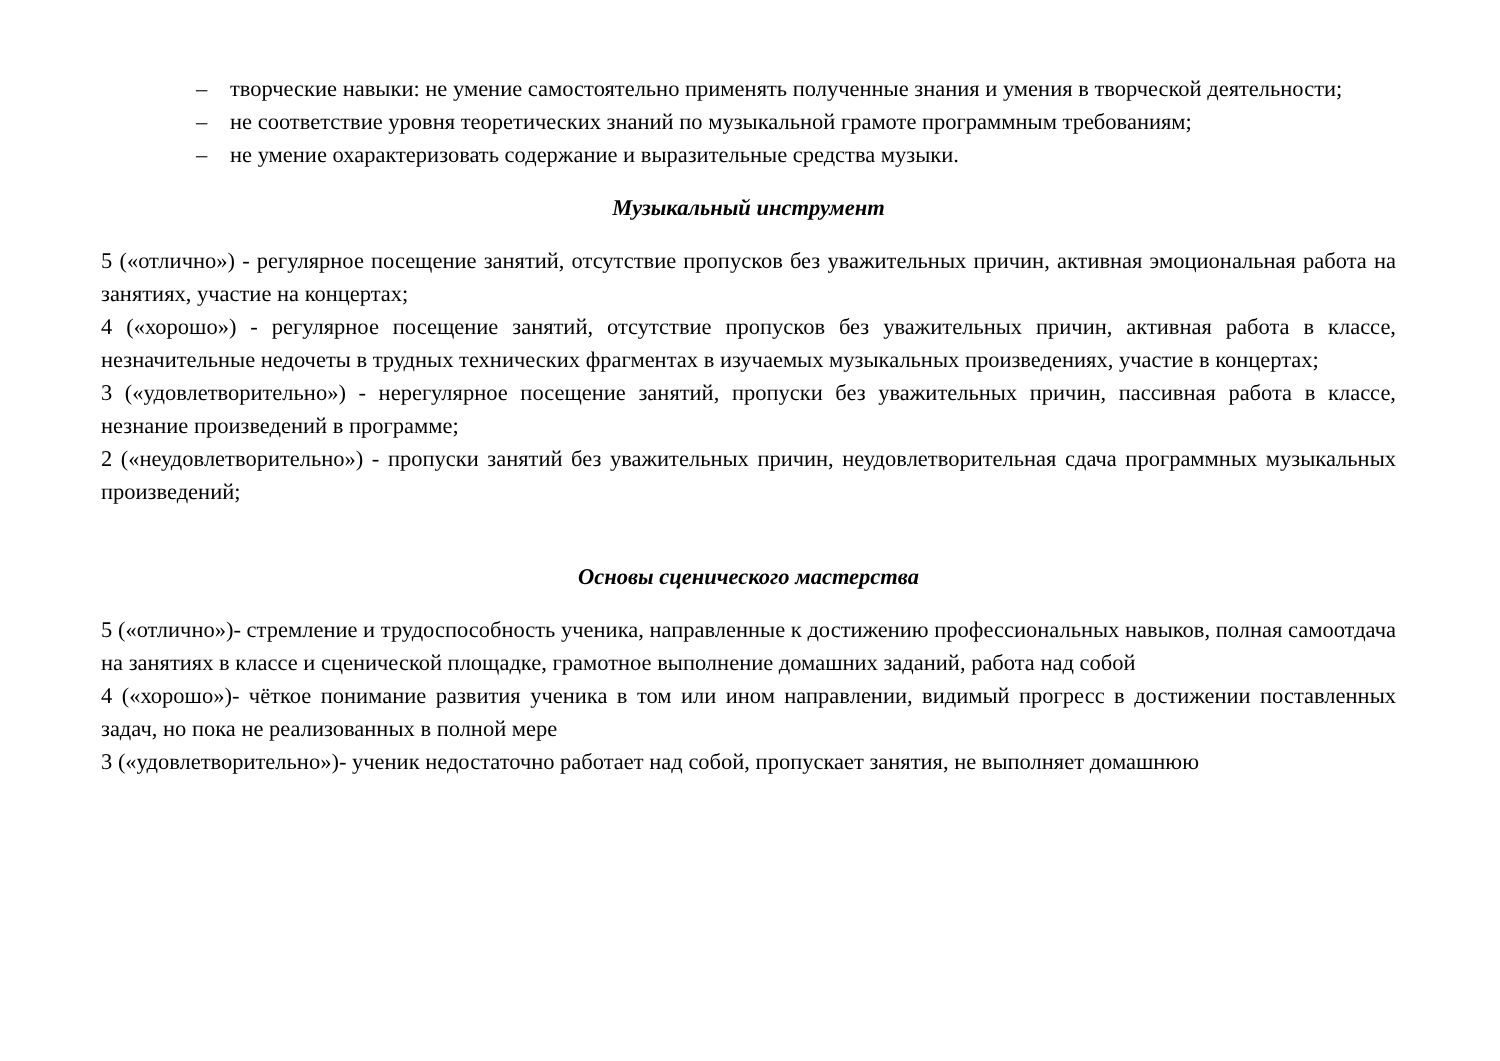– творческие навыки: не умение самостоятельно применять полученные знания и умения в творческой деятельности;
– не соответствие уровня теоретических знаний по музыкальной грамоте программным требованиям;
– не умение охарактеризовать содержание и выразительные средства музыки.
Музыкальный инструмент
5 («отлично») - регулярное посещение занятий, отсутствие пропусков без уважительных причин, активная эмоциональная работа на занятиях, участие на концертах;
4 («хорошо») - регулярное посещение занятий, отсутствие пропусков без уважительных причин, активная работа в классе, незначительные недочеты в трудных технических фрагментах в изучаемых музыкальных произведениях, участие в концертах;
3 («удовлетворительно») - нерегулярное посещение занятий, пропуски без уважительных причин, пассивная работа в классе, незнание произведений в программе;
2 («неудовлетворительно») - пропуски занятий без уважительных причин, неудовлетворительная сдача программных музыкальных произведений;
Основы сценического мастерства
5 («отлично»)- стремление и трудоспособность ученика, направленные к достижению профессиональных навыков, полная самоотдача на занятиях в классе и сценической площадке, грамотное выполнение домашних заданий, работа над собой
4 («хорошо»)- чёткое понимание развития ученика в том или ином направлении, видимый прогресс в достижении поставленных задач, но пока не реализованных в полной мере
3 («удовлетворительно»)- ученик недостаточно работает над собой, пропускает занятия, не выполняет домашнюю